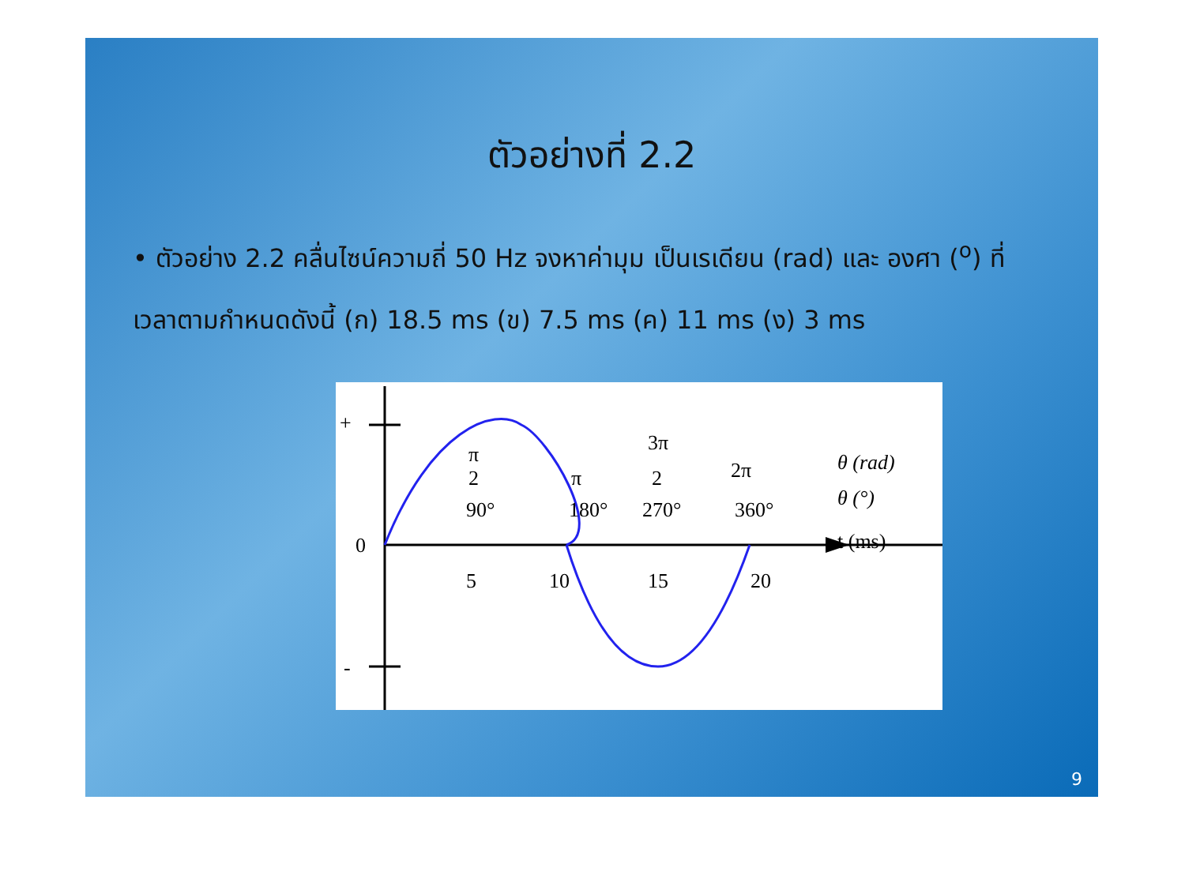ตัวอย่างที่ 2.2
• ตัวอย่าง 2.2 คลื่นไซน์ความถี่ 50 Hz จงหาค่ามุม เป็นเรเดียน (rad) และ องศา (<sup>o</sup>) ที่เวลาตามกำหนดดังนี้ (ก) 18.5 ms (ข) 7.5 ms (ค) 11 ms (ง) 3 ms
+
-
0
5
10
15
20
90°
180°
270°
360°
π
2
π
3π
2
2π
θ (rad)
θ (°)
t (ms)
9